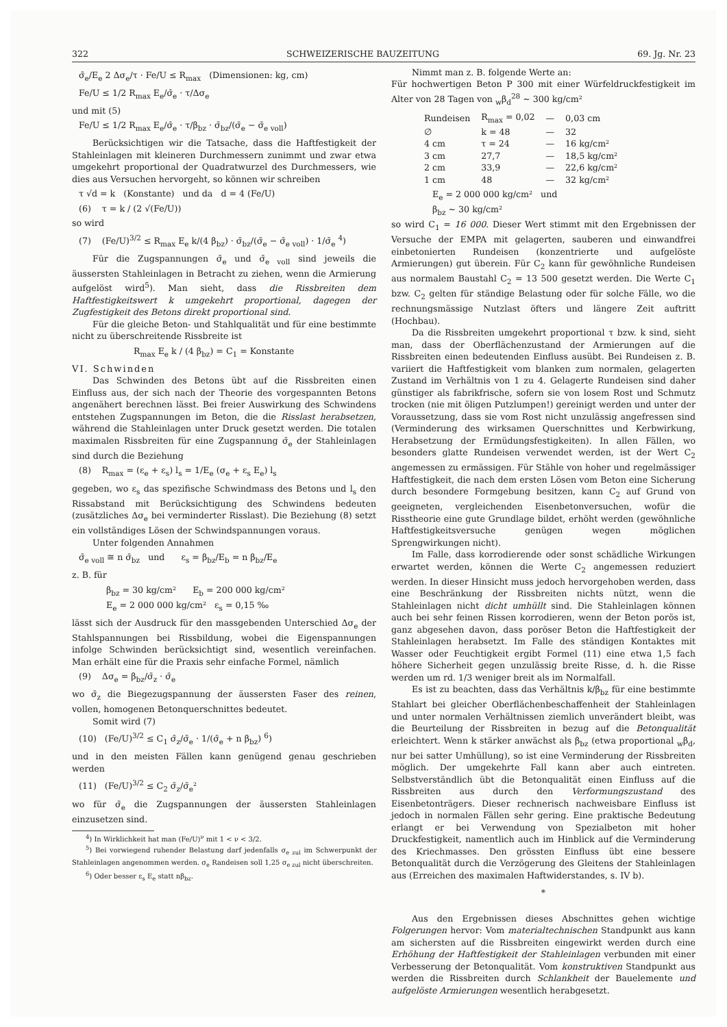322 SCHWEIZERISCHE BAUZEITUNG 69. Jg. Nr. 23
σ̄<sub>e</sub>/E<sub>e</sub> 2 Δσ<sub>e</sub>/τ · Fe/U ≤ R<sub>max</sub> (Dimensionen: kg, cm)
Fe/U ≤ 1/2 R<sub>max</sub> E<sub>e</sub>/σ̄<sub>e</sub> · τ/Δσ<sub>e</sub>
und mit (5)
Fe/U ≤ 1/2 R<sub>max</sub> E<sub>e</sub>/σ̄<sub>e</sub> · τ/β<sub>bz</sub> · σ̄<sub>bz</sub>/(σ̄<sub>e</sub> − σ̄<sub>e voll</sub>)
Berücksichtigen wir die Tatsache, dass die Haftfestigkeit der Stahleinlagen mit kleineren Durchmessern zunimmt und zwar etwa umgekehrt proportional der Quadratwurzel des Durchmessers, wie dies aus Versuchen hervorgeht, so können wir schreiben
τ √d = k (Konstante) und da d = 4 (Fe/U)
(6) τ = k / (2 √(Fe/U))
so wird
(7) (Fe/U)<sup>3/2</sup> ≤ R<sub>max</sub> E<sub>e</sub> k/(4 β<sub>bz</sub>) · σ̄<sub>bz</sub>/(σ̄<sub>e</sub> − σ̄<sub>e voll</sub>) · 1/σ̄<sub>e</sub> <sup>4</sup>)
Für die Zugspannungen σ̄<sub>e</sub> und σ̄<sub>e voll</sub> sind jeweils die äussersten Stahleinlagen in Betracht zu ziehen, wenn die Armierung aufgelöst wird<sup>5</sup>). Man sieht, dass die Rissbreiten dem Haftfestigkeitswert k umgekehrt proportional, dagegen der Zugfestigkeit des Betons direkt proportional sind.
Für die gleiche Beton- und Stahlqualität und für eine bestimmte nicht zu überschreitende Rissbreite ist
R<sub>max</sub> E<sub>e</sub> k / (4 β<sub>bz</sub>) = C<sub>1</sub> = Konstante
VI. Schwinden
Das Schwinden des Betons übt auf die Rissbreiten einen Einfluss aus, der sich nach der Theorie des vorgespannten Betons angenähert berechnen lässt. Bei freier Auswirkung des Schwindens entstehen Zugspannungen im Beton, die die Risslast herabsetzen, während die Stahleinlagen unter Druck gesetzt werden. Die totalen maximalen Rissbreiten für eine Zugspannung σ̄<sub>e</sub> der Stahleinlagen sind durch die Beziehung
(8) R<sub>max</sub> = (ε<sub>e</sub> + ε<sub>s</sub>) l<sub>s</sub> = 1/E<sub>e</sub> (σ<sub>e</sub> + ε<sub>s</sub> E<sub>e</sub>) l<sub>s</sub>
gegeben, wo ε<sub>s</sub> das spezifische Schwindmass des Betons und l<sub>s</sub> den Rissabstand mit Berücksichtigung des Schwindens bedeuten (zusätzliches Δσ<sub>e</sub> bei verminderter Risslast). Die Beziehung (8) setzt ein vollständiges Lösen der Schwindspannungen voraus.
Unter folgenden Annahmen
σ̄<sub>e voll</sub> ≅ n σ̄<sub>bz</sub> und ε<sub>s</sub> = β<sub>bz</sub>/E<sub>b</sub> = n β<sub>bz</sub>/E<sub>e</sub>
z. B. für
β<sub>bz</sub> = 30 kg/cm² E<sub>b</sub> = 200 000 kg/cm²
E<sub>e</sub> = 2 000 000 kg/cm² ε<sub>s</sub> = 0,15 ‰
lässt sich der Ausdruck für den massgebenden Unterschied Δσ<sub>e</sub> der Stahlspannungen bei Rissbildung, wobei die Eigenspannungen infolge Schwinden berücksichtigt sind, wesentlich vereinfachen. Man erhält eine für die Praxis sehr einfache Formel, nämlich
(9) Δσ<sub>e</sub> = β<sub>bz</sub>/σ̄<sub>z</sub> · σ̄<sub>e</sub>
wo σ̄<sub>z</sub> die Biegezugspannung der äussersten Faser des reinen, vollen, homogenen Betonquerschnittes bedeutet.
Somit wird (7)
(10) (Fe/U)<sup>3/2</sup> ≤ C<sub>1</sub> σ̄<sub>z</sub>/σ̄<sub>e</sub> · 1/(σ̄<sub>e</sub> + n β<sub>bz</sub>) <sup>6</sup>)
und in den meisten Fällen kann genügend genau geschrieben werden
(11) (Fe/U)<sup>3/2</sup> ≤ C<sub>2</sub> σ̄<sub>z</sub>/σ̄<sub>e</sub>²
wo für σ̄<sub>e</sub> die Zugspannungen der äussersten Stahleinlagen einzusetzen sind.
<sup>4</sup>) In Wirklichkeit hat man (Fe/U)<sup>ν</sup> mit 1 < ν < 3/2.
<sup>5</sup>) Bei vorwiegend ruhender Belastung darf jedenfalls σ<sub>e zul</sub> im Schwerpunkt der Stahleinlagen angenommen werden. σ<sub>e</sub> Randeisen soll 1,25 σ<sub>e zul</sub> nicht überschreiten.
<sup>6</sup>) Oder besser ε<sub>s</sub> E<sub>e</sub> statt nβ<sub>bz</sub>.
Nimmt man z. B. folgende Werte an:
Für hochwertigen Beton P 300 mit einer Würfeldruckfestigkeit im Alter von 28 Tagen von <sub>w</sub>β<sub>d</sub><sup>28</sup> ∼ 300 kg/cm²
| Rundeisen | R<sub>max</sub> = 0,02 | — | 0,03 cm |
| ∅ | k = 48 | — | 32 |
| 4 cm | τ = 24 | — | 16 kg/cm² |
| 3 cm | 27,7 | — | 18,5 kg/cm² |
| 2 cm | 33,9 | — | 22,6 kg/cm² |
| 1 cm | 48 | — | 32 kg/cm² |
E<sub>e</sub> = 2 000 000 kg/cm² und
β<sub>bz</sub> ∼ 30 kg/cm²
so wird C<sub>1</sub> = 16 000. Dieser Wert stimmt mit den Ergebnissen der Versuche der EMPA mit gelagerten, sauberen und einwandfrei einbetonierten Rundeisen (konzentrierte und aufgelöste Armierungen) gut überein. Für C<sub>2</sub> kann für gewöhnliche Rundeisen aus normalem Baustahl C<sub>2</sub> = 13 500 gesetzt werden. Die Werte C<sub>1</sub> bzw. C<sub>2</sub> gelten für ständige Belastung oder für solche Fälle, wo die rechnungsmässige Nutzlast öfters und längere Zeit auftritt (Hochbau).
Da die Rissbreiten umgekehrt proportional τ bzw. k sind, sieht man, dass der Oberflächenzustand der Armierungen auf die Rissbreiten einen bedeutenden Einfluss ausübt. Bei Rundeisen z. B. variiert die Haftfestigkeit vom blanken zum normalen, gelagerten Zustand im Verhältnis von 1 zu 4. Gelagerte Rundeisen sind daher günstiger als fabrikfrische, sofern sie von losem Rost und Schmutz trocken (nie mit öligen Putzlumpen!) gereinigt werden und unter der Voraussetzung, dass sie vom Rost nicht unzulässig angefressen sind (Verminderung des wirksamen Querschnittes und Kerbwirkung, Herabsetzung der Ermüdungsfestigkeiten). In allen Fällen, wo besonders glatte Rundeisen verwendet werden, ist der Wert C<sub>2</sub> angemessen zu ermässigen. Für Stähle von hoher und regelmässiger Haftfestigkeit, die nach dem ersten Lösen vom Beton eine Sicherung durch besondere Formgebung besitzen, kann C<sub>2</sub> auf Grund von geeigneten, vergleichenden Eisenbetonversuchen, wofür die Risstheorie eine gute Grundlage bildet, erhöht werden (gewöhnliche Haftfestigkeitsversuche genügen wegen möglichen Sprengwirkungen nicht).
Im Falle, dass korrodierende oder sonst schädliche Wirkungen erwartet werden, können die Werte C<sub>2</sub> angemessen reduziert werden. In dieser Hinsicht muss jedoch hervorgehoben werden, dass eine Beschränkung der Rissbreiten nichts nützt, wenn die Stahleinlagen nicht dicht umhüllt sind. Die Stahleinlagen können auch bei sehr feinen Rissen korrodieren, wenn der Beton porös ist, ganz abgesehen davon, dass poröser Beton die Haftfestigkeit der Stahleinlagen herabsetzt. Im Falle des ständigen Kontaktes mit Wasser oder Feuchtigkeit ergibt Formel (11) eine etwa 1,5 fach höhere Sicherheit gegen unzulässig breite Risse, d. h. die Risse werden um rd. 1/3 weniger breit als im Normalfall.
Es ist zu beachten, dass das Verhältnis k/β<sub>bz</sub> für eine bestimmte Stahlart bei gleicher Oberflächenbeschaffenheit der Stahleinlagen und unter normalen Verhältnissen ziemlich unverändert bleibt, was die Beurteilung der Rissbreiten in bezug auf die Betonqualität erleichtert. Wenn k stärker anwächst als β<sub>bz</sub> (etwa proportional <sub>w</sub>β<sub>d</sub>, nur bei satter Umhüllung), so ist eine Verminderung der Rissbreiten möglich. Der umgekehrte Fall kann aber auch eintreten. Selbstverständlich übt die Betonqualität einen Einfluss auf die Rissbreiten aus durch den Verformungszustand des Eisenbetonträgers. Dieser rechnerisch nachweisbare Einfluss ist jedoch in normalen Fällen sehr gering. Eine praktische Bedeutung erlangt er bei Verwendung von Spezialbeton mit hoher Druckfestigkeit, namentlich auch im Hinblick auf die Verminderung des Kriechmasses. Den grössten Einfluss übt eine bessere Betonqualität durch die Verzögerung des Gleitens der Stahleinlagen aus (Erreichen des maximalen Haftwiderstandes, s. IV b).
*
Aus den Ergebnissen dieses Abschnittes gehen wichtige Folgerungen hervor: Vom materialtechnischen Standpunkt aus kann am sichersten auf die Rissbreiten eingewirkt werden durch eine Erhöhung der Haftfestigkeit der Stahleinlagen verbunden mit einer Verbesserung der Betonqualität. Vom konstruktiven Standpunkt aus werden die Rissbreiten durch Schlankheit der Bauelemente und aufgelöste Armierungen wesentlich herabgesetzt.